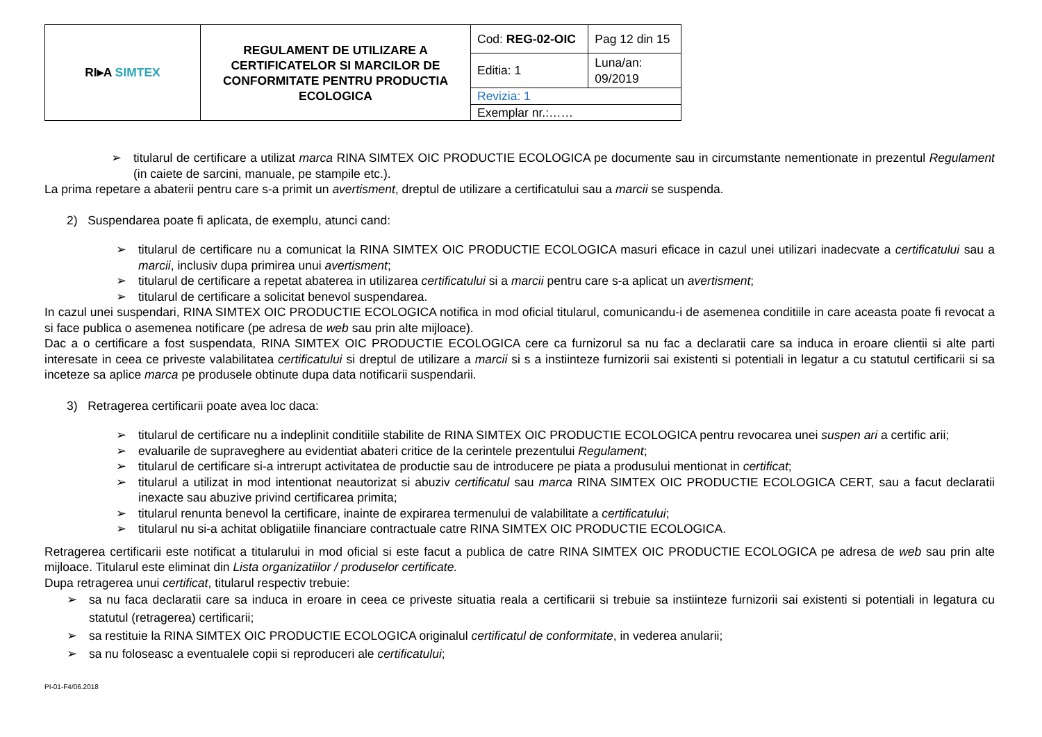| RI▸A SIMTEX | REGULAMENT DE UTILIZARE A CERTIFICATELOR SI MARCILOR DE CONFORMITATE PENTRU PRODUCTIA ECOLOGICA | Cod: REG-02-OIC | Pag 12 din 15 |
| | | Editia: 1 | Luna/an: 09/2019 |
| | | Revizia: 1 | |
| | | Exemplar nr.:…… | |
➢ titularul de certificare a utilizat marca RINA SIMTEX OIC PRODUCTIE ECOLOGICA pe documente sau in circumstante nementionate in prezentul Regulament (in caiete de sarcini, manuale, pe stampile etc.).
La prima repetare a abaterii pentru care s-a primit un avertisment, dreptul de utilizare a certificatului sau a marcii se suspenda.
2) Suspendarea poate fi aplicata, de exemplu, atunci cand:
➢ titularul de certificare nu a comunicat la RINA SIMTEX OIC PRODUCTIE ECOLOGICA masuri eficace in cazul unei utilizari inadecvate a certificatului sau a marcii, inclusiv dupa primirea unui avertisment;
➢ titularul de certificare a repetat abaterea in utilizarea certificatului si a marcii pentru care s-a aplicat un avertisment;
➢ titularul de certificare a solicitat benevol suspendarea.
In cazul unei suspendari, RINA SIMTEX OIC PRODUCTIE ECOLOGICA notifica in mod oficial titularul, comunicandu-i de asemenea conditiile in care aceasta poate fi revocat a si face publica o asemenea notificare (pe adresa de web sau prin alte mijloace).
Dac a o certificare a fost suspendata, RINA SIMTEX OIC PRODUCTIE ECOLOGICA cere ca furnizorul sa nu fac a declaratii care sa induca in eroare clientii si alte parti interesate in ceea ce priveste valabilitatea certificatului si dreptul de utilizare a marcii si s a instiinteze furnizorii sai existenti si potentiali in legatur a cu statutul certificarii si sa inceteze sa aplice marca pe produsele obtinute dupa data notificarii suspendarii.
3) Retragerea certificarii poate avea loc daca:
➢ titularul de certificare nu a indeplinit conditiile stabilite de RINA SIMTEX OIC PRODUCTIE ECOLOGICA pentru revocarea unei suspen ari a certific arii;
➢ evaluarile de supraveghere au evidentiat abateri critice de la cerintele prezentului Regulament;
➢ titularul de certificare si-a intrerupt activitatea de productie sau de introducere pe piata a produsului mentionat in certificat;
➢ titularul a utilizat in mod intentionat neautorizat si abuziv certificatul sau marca RINA SIMTEX OIC PRODUCTIE ECOLOGICA CERT, sau a facut declaratii inexacte sau abuzive privind certificarea primita;
➢ titularul renunta benevol la certificare, inainte de expirarea termenului de valabilitate a certificatului;
➢ titularul nu si-a achitat obligatiile financiare contractuale catre RINA SIMTEX OIC PRODUCTIE ECOLOGICA.
Retragerea certificarii este notificat a titularului in mod oficial si este facut a publica de catre RINA SIMTEX OIC PRODUCTIE ECOLOGICA pe adresa de web sau prin alte mijloace. Titularul este eliminat din Lista organizatiilor / produselor certificate.
Dupa retragerea unui certificat, titularul respectiv trebuie:
➢ sa nu faca declaratii care sa induca in eroare in ceea ce priveste situatia reala a certificarii si trebuie sa instiinteze furnizorii sai existenti si potentiali in legatura cu statutul (retragerea) certificarii;
➢ sa restituie la RINA SIMTEX OIC PRODUCTIE ECOLOGICA originalul certificatul de conformitate, in vederea anularii;
➢ sa nu foloseasc a eventualele copii si reproduceri ale certificatului;
PI-01-F4/06.2018